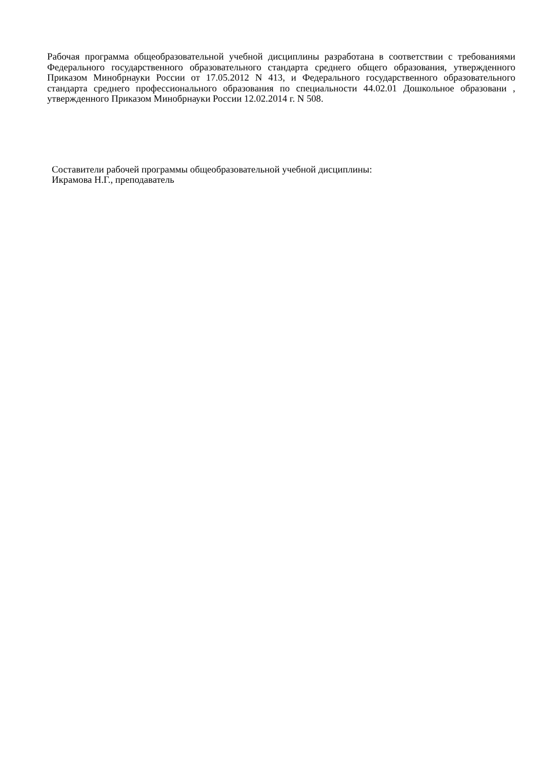Рабочая программа общеобразовательной учебной дисциплины разработана в соответствии с требованиями Федерального государственного образовательного стандарта среднего общего образования, утвержденного Приказом Минобрнауки России от 17.05.2012 N 413, и Федерального государственного образовательного стандарта среднего профессионального образования по специальности 44.02.01 Дошкольное образовани , утвержденного Приказом Минобрнауки России 12.02.2014 г. N 508.
Составители рабочей программы общеобразовательной учебной дисциплины:
Икрамова Н.Г., преподаватель